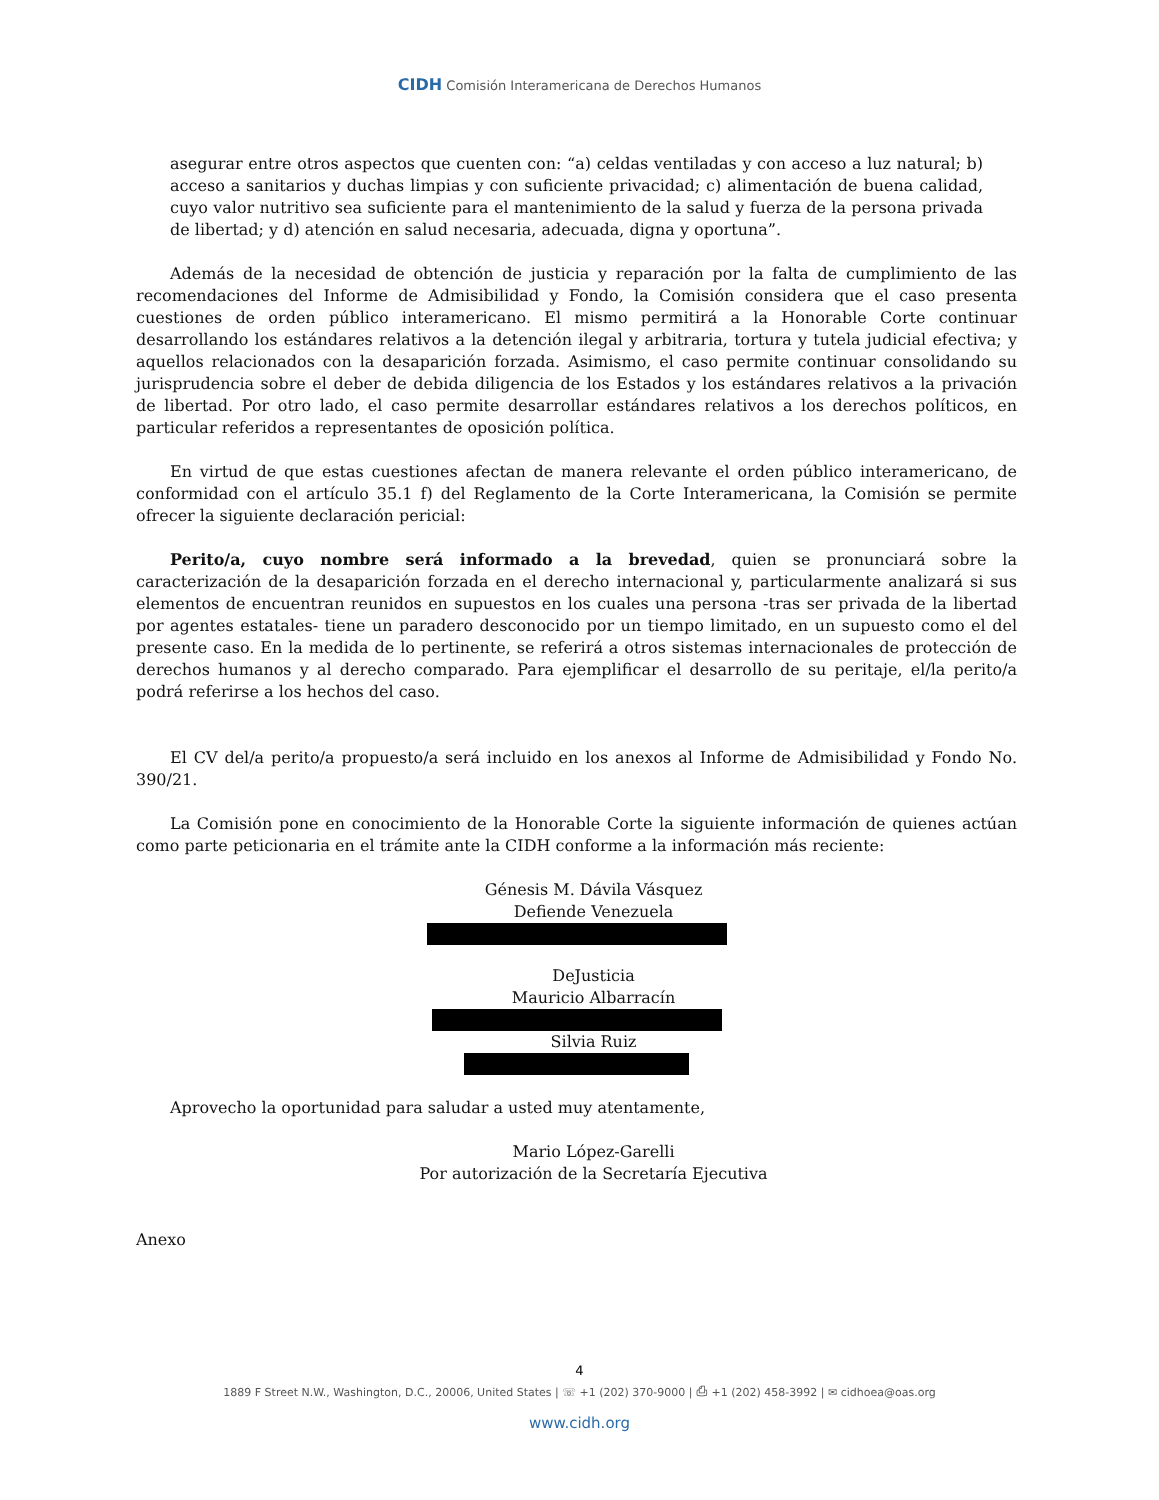CIDH Comisión Interamericana de Derechos Humanos
asegurar entre otros aspectos que cuenten con: “a) celdas ventiladas y con acceso a luz natural; b) acceso a sanitarios y duchas limpias y con suficiente privacidad; c) alimentación de buena calidad, cuyo valor nutritivo sea suficiente para el mantenimiento de la salud y fuerza de la persona privada de libertad; y d) atención en salud necesaria, adecuada, digna y oportuna”.
Además de la necesidad de obtención de justicia y reparación por la falta de cumplimiento de las recomendaciones del Informe de Admisibilidad y Fondo, la Comisión considera que el caso presenta cuestiones de orden público interamericano. El mismo permitirá a la Honorable Corte continuar desarrollando los estándares relativos a la detención ilegal y arbitraria, tortura y tutela judicial efectiva; y aquellos relacionados con la desaparición forzada. Asimismo, el caso permite continuar consolidando su jurisprudencia sobre el deber de debida diligencia de los Estados y los estándares relativos a la privación de libertad. Por otro lado, el caso permite desarrollar estándares relativos a los derechos políticos, en particular referidos a representantes de oposición política.
En virtud de que estas cuestiones afectan de manera relevante el orden público interamericano, de conformidad con el artículo 35.1 f) del Reglamento de la Corte Interamericana, la Comisión se permite ofrecer la siguiente declaración pericial:
Perito/a, cuyo nombre será informado a la brevedad, quien se pronunciará sobre la caracterización de la desaparición forzada en el derecho internacional y, particularmente analizará si sus elementos de encuentran reunidos en supuestos en los cuales una persona -tras ser privada de la libertad por agentes estatales- tiene un paradero desconocido por un tiempo limitado, en un supuesto como el del presente caso. En la medida de lo pertinente, se referirá a otros sistemas internacionales de protección de derechos humanos y al derecho comparado. Para ejemplificar el desarrollo de su peritaje, el/la perito/a podrá referirse a los hechos del caso.
El CV del/a perito/a propuesto/a será incluido en los anexos al Informe de Admisibilidad y Fondo No. 390/21.
La Comisión pone en conocimiento de la Honorable Corte la siguiente información de quienes actúan como parte peticionaria en el trámite ante la CIDH conforme a la información más reciente:
Génesis M. Dávila Vásquez
Defiende Venezuela
DeJusticia
Mauricio Albarracín
Silvia Ruiz
Aprovecho la oportunidad para saludar a usted muy atentamente,
Mario López-Garelli
Por autorización de la Secretaría Ejecutiva
Anexo
4
1889 F Street N.W., Washington, D.C., 20006, United States | ☏ +1 (202) 370-9000 | ⎙ +1 (202) 458-3992 | ✉ cidhoea@oas.org
www.cidh.org